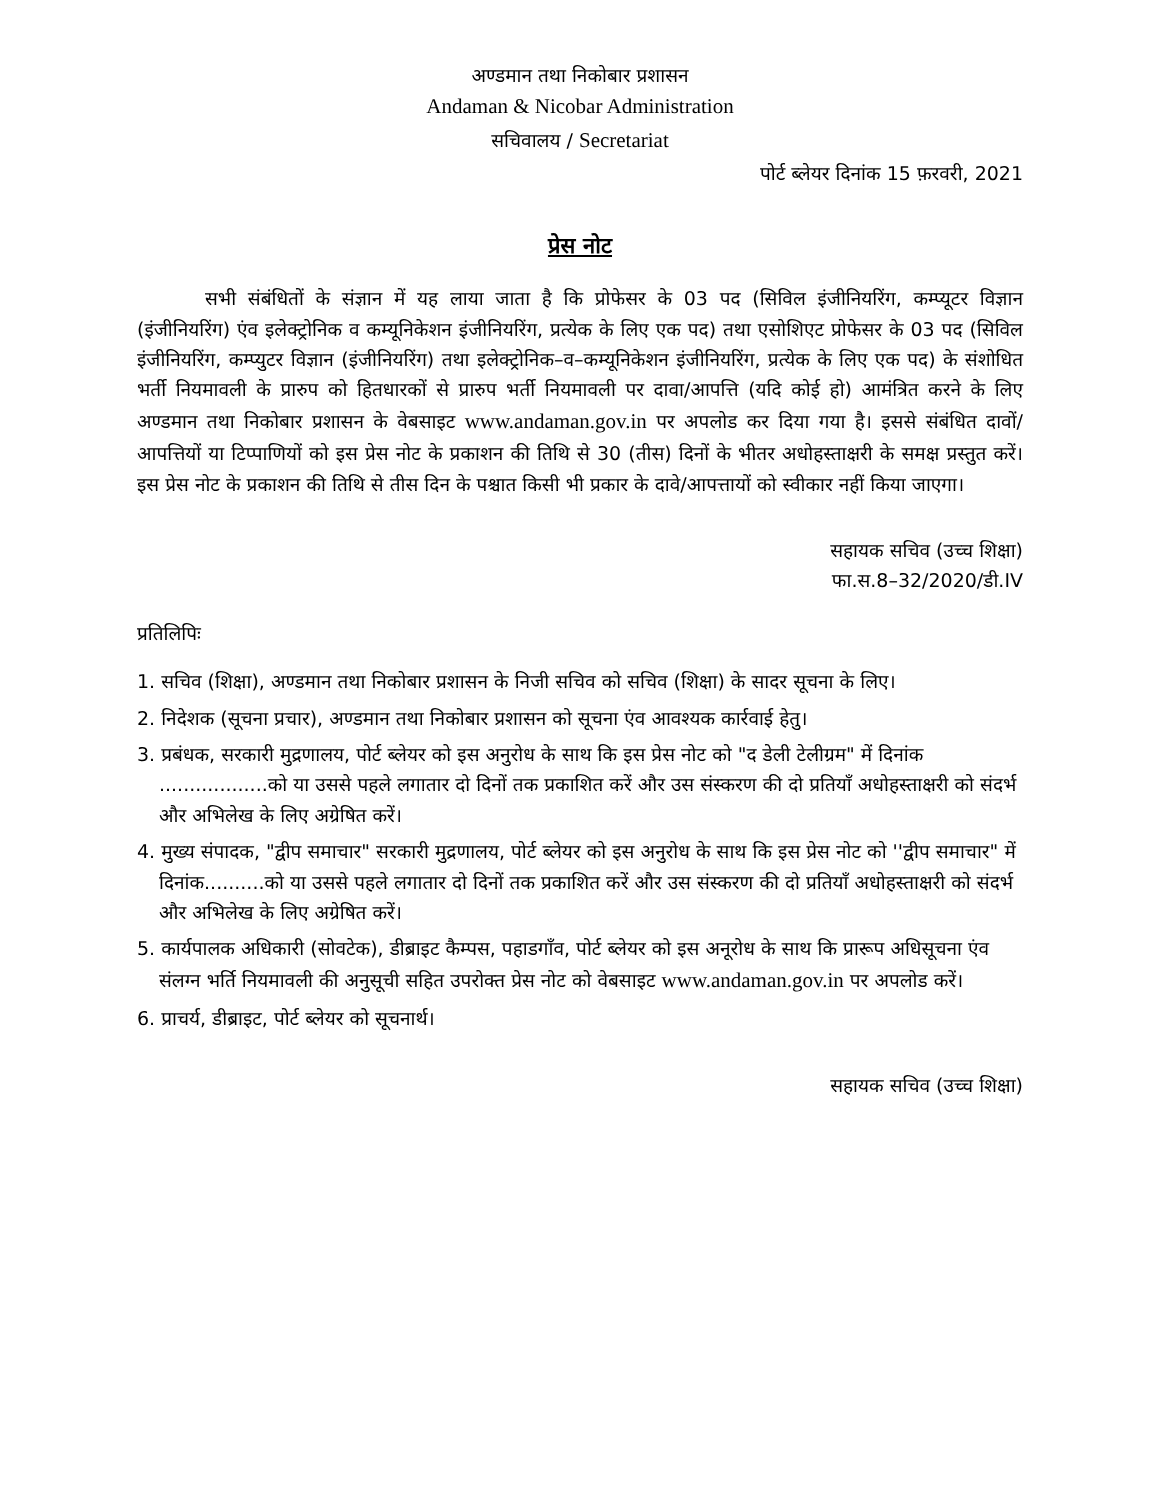अण्डमान तथा निकोबार प्रशासन
Andaman & Nicobar Administration
सचिवालय / Secretariat
पोर्ट ब्लेयर दिनांक 15 फ़रवरी, 2021
प्रेस नोट
सभी संबंधितों के संज्ञान में यह लाया जाता है कि प्रोफेसर के 03 पद (सिविल इंजीनियरिंग, कम्प्यूटर विज्ञान (इंजीनियरिंग) एंव इलेक्ट्रोनिक व कम्यूनिकेशन इंजीनियरिंग, प्रत्येक के लिए एक पद) तथा एसोशिएट प्रोफेसर के 03 पद (सिविल इंजीनियरिंग, कम्प्युटर विज्ञान (इंजीनियरिंग) तथा इलेक्ट्रोनिक–व–कम्यूनिकेशन इंजीनियरिंग, प्रत्येक के लिए एक पद) के संशोधित भर्ती नियमावली के प्रारुप को हितधारकों से प्रारुप भर्ती नियमावली पर दावा/आपत्ति (यदि कोई हो) आमंत्रित करने के लिए अण्डमान तथा निकोबार प्रशासन के वेबसाइट www.andaman.gov.in पर अपलोड कर दिया गया है। इससे संबंधित दावों/आपत्तियों या टिप्पाणियों को इस प्रेस नोट के प्रकाशन की तिथि से 30 (तीस) दिनों के भीतर अधोहस्ताक्षरी के समक्ष प्रस्तुत करें। इस प्रेस नोट के प्रकाशन की तिथि से तीस दिन के पश्चात किसी भी प्रकार के दावे/आपत्तायों को स्वीकार नहीं किया जाएगा।
सहायक सचिव (उच्च शिक्षा)
फा.स.8–32/2020/डी.IV
प्रतिलिपिः
1. सचिव (शिक्षा), अण्डमान तथा निकोबार प्रशासन के निजी सचिव को सचिव (शिक्षा) के सादर सूचना के लिए।
2. निदेशक (सूचना प्रचार), अण्डमान तथा निकोबार प्रशासन को सूचना एंव आवश्यक कार्रवाई हेतु।
3. प्रबंधक, सरकारी मुद्रणालय, पोर्ट ब्लेयर को इस अनुरोध के साथ कि इस प्रेस नोट को "द डेली टेलीग्रम" में दिनांक ..................को या उससे पहले लगातार दो दिनों तक प्रकाशित करें और उस संस्करण की दो प्रतियाँ अधोहस्ताक्षरी को संदर्भ और अभिलेख के लिए अग्रेषित करें।
4. मुख्य संपादक, "द्वीप समाचार" सरकारी मुद्रणालय, पोर्ट ब्लेयर को इस अनुरोध के साथ कि इस प्रेस नोट को ''द्वीप समाचार" में दिनांक..........को या उससे पहले लगातार दो दिनों तक प्रकाशित करें और उस संस्करण की दो प्रतियाँ अधोहस्ताक्षरी को संदर्भ और अभिलेख के लिए अग्रेषित करें।
5. कार्यपालक अधिकारी (सोवटेक), डीब्राइट कैम्पस, पहाडगाँव, पोर्ट ब्लेयर को इस अनूरोध के साथ कि प्रारूप अधिसूचना एंव संलग्न भर्ति नियमावली की अनुसूची सहित उपरोक्त प्रेस नोट को वेबसाइट www.andaman.gov.in पर अपलोड करें।
6. प्राचर्य, डीब्राइट, पोर्ट ब्लेयर को सूचनार्थ।
सहायक सचिव (उच्च शिक्षा)